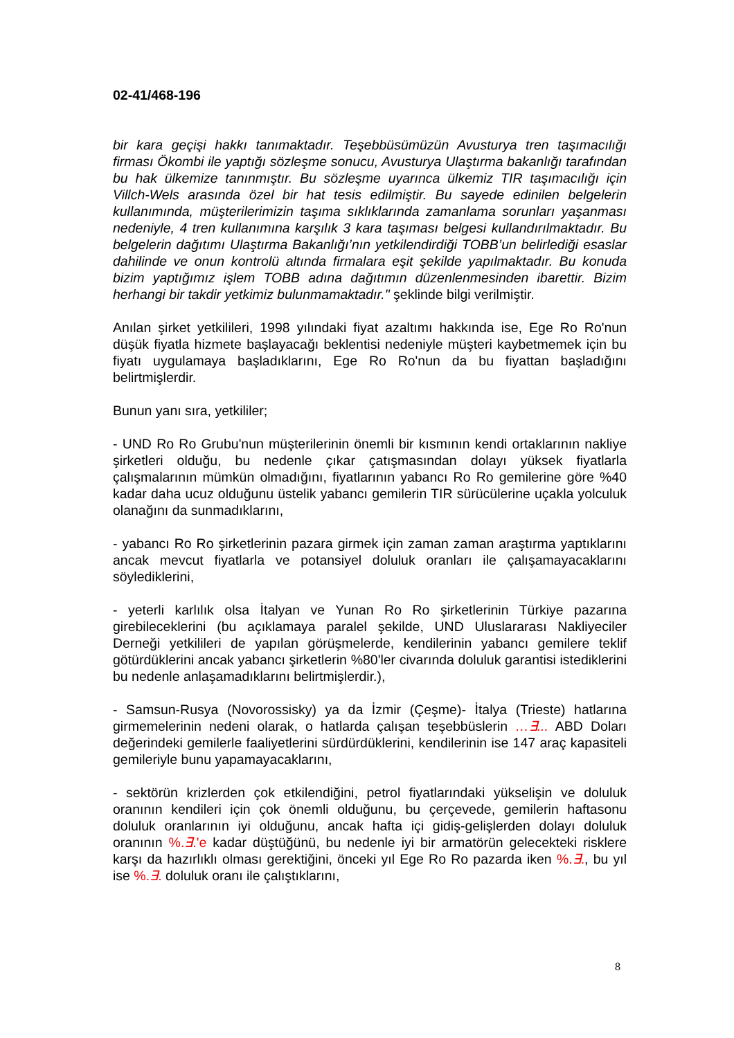02-41/468-196
bir kara geçişi hakkı tanımaktadır. Teşebbüsümüzün Avusturya tren taşımacılığı firması Ökombi ile yaptığı sözleşme sonucu, Avusturya Ulaştırma bakanlığı tarafından bu hak ülkemize tanınmıştır. Bu sözleşme uyarınca ülkemiz TIR taşımacılığı için Villch-Wels arasında özel bir hat tesis edilmiştir. Bu sayede edinilen belgelerin kullanımında, müşterilerimizin taşıma sıklıklarında zamanlama sorunları yaşanması nedeniyle, 4 tren kullanımına karşılık 3 kara taşıması belgesi kullandırılmaktadır. Bu belgelerin dağıtımı Ulaştırma Bakanlığı’nın yetkilendirdiği TOBB’un belirlediği esaslar dahilinde ve onun kontrolü altında firmalara eşit şekilde yapılmaktadır. Bu konuda bizim yaptığımız işlem TOBB adına dağıtımın düzenlenmesinden ibarettir. Bizim herhangi bir takdir yetkimiz bulunmamaktadır." şeklinde bilgi verilmiştir.
Anılan şirket yetkilileri, 1998 yılındaki fiyat azaltımı hakkında ise, Ege Ro Ro'nun düşük fiyatla hizmete başlayacağı beklentisi nedeniyle müşteri kaybetmemek için bu fiyatı uygulamaya başladıklarını, Ege Ro Ro'nun da bu fiyattan başladığını belirtmişlerdir.
Bunun yanı sıra, yetkililer;
- UND Ro Ro Grubu'nun müşterilerinin önemli bir kısmının kendi ortaklarının nakliye şirketleri olduğu, bu nedenle çıkar çatışmasından dolayı yüksek fiyatlarla çalışmalarının mümkün olmadığını, fiyatlarının yabancı Ro Ro gemilerine göre %40 kadar daha ucuz olduğunu üstelik yabancı gemilerin TIR sürücülerine uçakla yolculuk olanağını da sunmadıklarını,
- yabancı Ro Ro şirketlerinin pazara girmek için zaman zaman araştırma yaptıklarını ancak mevcut fiyatlarla ve potansiyel doluluk oranları ile çalışamayacaklarını söylediklerini,
- yeterli karlılık olsa İtalyan ve Yunan Ro Ro şirketlerinin Türkiye pazarına girebileceklerini (bu açıklamaya paralel şekilde, UND Uluslararası Nakliyeciler Derneği yetkilileri de yapılan görüşmelerde, kendilerinin yabancı gemilere teklif götürdüklerini ancak yabancı şirketlerin %80'ler civarında doluluk garantisi istediklerini bu nedenle anlaşamadıklarını belirtmişlerdir.),
- Samsun-Rusya (Novorossisky) ya da İzmir (Çeşme)- İtalya (Trieste) hatlarına girmemelerinin nedeni olarak, o hatlarda çalışan teşebbüslerin …∃... ABD Doları değerindeki gemilerle faaliyetlerini sürdürdüklerini, kendilerinin ise 147 araç kapasiteli gemileriyle bunu yapamayacaklarını,
- sektörün krizlerden çok etkilendiğini, petrol fiyatlarındaki yükselişin ve doluluk oranının kendileri için çok önemli olduğunu, bu çerçevede, gemilerin haftasonu doluluk oranlarının iyi olduğunu, ancak hafta içi gidiş-gelişlerden dolayı doluluk oranının %.∃.'e kadar düştüğünü, bu nedenle iyi bir armatörün gelecekteki risklere karşı da hazırlıklı olması gerektiğini, önceki yıl Ege Ro Ro pazarda iken %.∃., bu yıl ise %.∃. doluluk oranı ile çalıştıklarını,
8